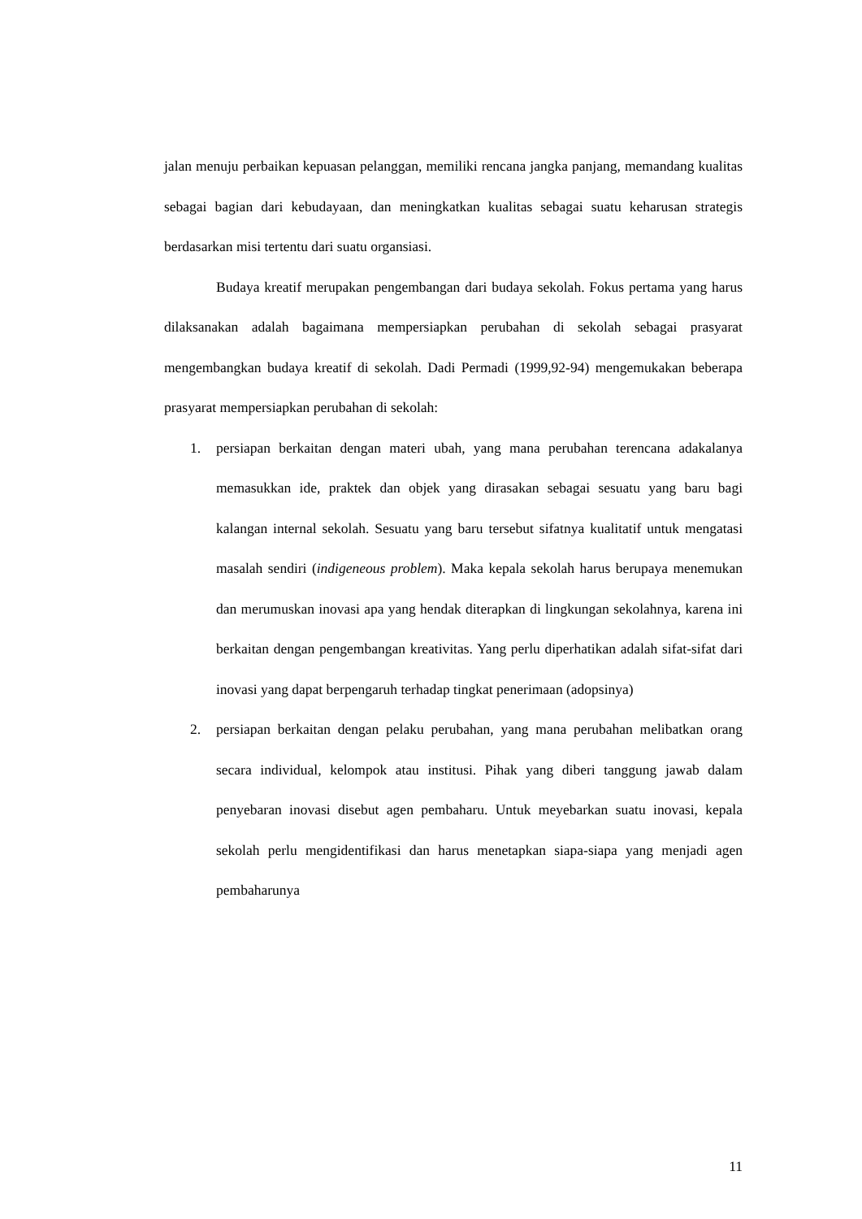jalan menuju perbaikan kepuasan pelanggan, memiliki rencana jangka panjang, memandang kualitas sebagai bagian dari kebudayaan, dan meningkatkan kualitas sebagai suatu keharusan strategis berdasarkan misi tertentu dari suatu organsiasi.
Budaya kreatif merupakan pengembangan dari budaya sekolah. Fokus pertama yang harus dilaksanakan adalah bagaimana mempersiapkan perubahan di sekolah sebagai prasyarat mengembangkan budaya kreatif di sekolah. Dadi Permadi (1999,92-94) mengemukakan beberapa prasyarat mempersiapkan perubahan di sekolah:
1. persiapan berkaitan dengan materi ubah, yang mana perubahan terencana adakalanya memasukkan ide, praktek dan objek yang dirasakan sebagai sesuatu yang baru bagi kalangan internal sekolah. Sesuatu yang baru tersebut sifatnya kualitatif untuk mengatasi masalah sendiri (indigeneous problem). Maka kepala sekolah harus berupaya menemukan dan merumuskan inovasi apa yang hendak diterapkan di lingkungan sekolahnya, karena ini berkaitan dengan pengembangan kreativitas. Yang perlu diperhatikan adalah sifat-sifat dari inovasi yang dapat berpengaruh terhadap tingkat penerimaan (adopsinya)
2. persiapan berkaitan dengan pelaku perubahan, yang mana perubahan melibatkan orang secara individual, kelompok atau institusi. Pihak yang diberi tanggung jawab dalam penyebaran inovasi disebut agen pembaharu. Untuk meyebarkan suatu inovasi, kepala sekolah perlu mengidentifikasi dan harus menetapkan siapa-siapa yang menjadi agen pembaharunya
11